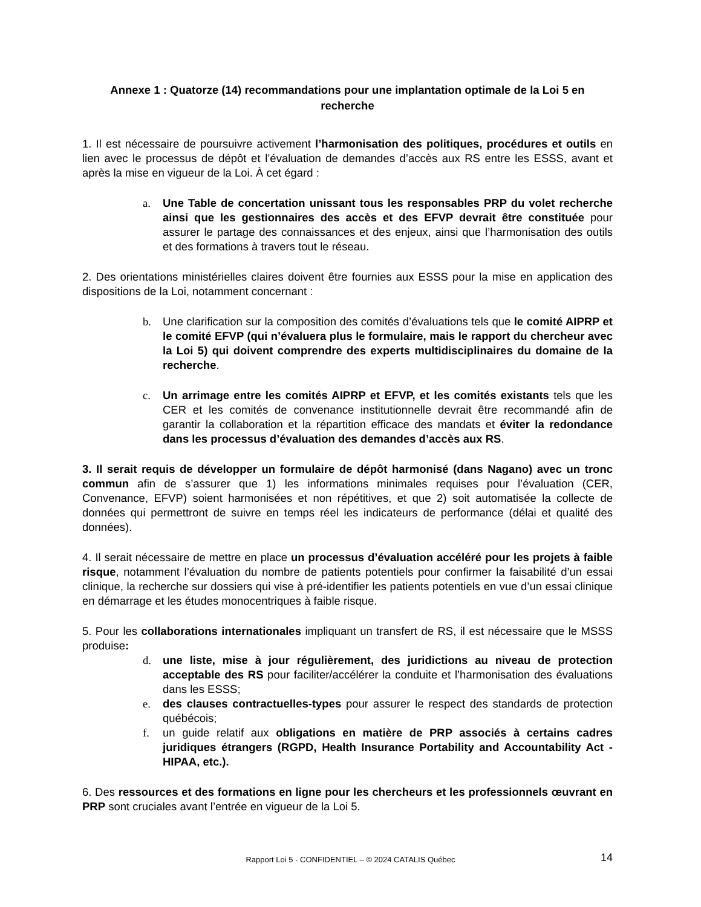Annexe 1 : Quatorze (14) recommandations pour une implantation optimale de la Loi 5 en recherche
1. Il est nécessaire de poursuivre activement l’harmonisation des politiques, procédures et outils en lien avec le processus de dépôt et l’évaluation de demandes d’accès aux RS entre les ESSS, avant et après la mise en vigueur de la Loi. À cet égard :
a. Une Table de concertation unissant tous les responsables PRP du volet recherche ainsi que les gestionnaires des accès et des EFVP devrait être constituée pour assurer le partage des connaissances et des enjeux, ainsi que l’harmonisation des outils et des formations à travers tout le réseau.
2. Des orientations ministérielles claires doivent être fournies aux ESSS pour la mise en application des dispositions de la Loi, notamment concernant :
b. Une clarification sur la composition des comités d’évaluations tels que le comité AIPRP et le comité EFVP (qui n’évaluera plus le formulaire, mais le rapport du chercheur avec la Loi 5) qui doivent comprendre des experts multidisciplinaires du domaine de la recherche.
c. Un arrimage entre les comités AIPRP et EFVP, et les comités existants tels que les CER et les comités de convenance institutionnelle devrait être recommandé afin de garantir la collaboration et la répartition efficace des mandats et éviter la redondance dans les processus d’évaluation des demandes d’accès aux RS.
3. Il serait requis de développer un formulaire de dépôt harmonisé (dans Nagano) avec un tronc commun afin de s’assurer que 1) les informations minimales requises pour l’évaluation (CER, Convenance, EFVP) soient harmonisées et non répétitives, et que 2) soit automatisée la collecte de données qui permettront de suivre en temps réel les indicateurs de performance (délai et qualité des données).
4. Il serait nécessaire de mettre en place un processus d’évaluation accéléré pour les projets à faible risque, notamment l’évaluation du nombre de patients potentiels pour confirmer la faisabilité d’un essai clinique, la recherche sur dossiers qui vise à pré-identifier les patients potentiels en vue d’un essai clinique en démarrage et les études monocentriques à faible risque.
5. Pour les collaborations internationales impliquant un transfert de RS, il est nécessaire que le MSSS produise:
d. une liste, mise à jour régulièrement, des juridictions au niveau de protection acceptable des RS pour faciliter/accélérer la conduite et l’harmonisation des évaluations dans les ESSS;
e. des clauses contractuelles-types pour assurer le respect des standards de protection québécois;
f. un guide relatif aux obligations en matière de PRP associés à certains cadres juridiques étrangers (RGPD, Health Insurance Portability and Accountability Act - HIPAA, etc.).
6. Des ressources et des formations en ligne pour les chercheurs et les professionnels œuvrant en PRP sont cruciales avant l’entrée en vigueur de la Loi 5.
Rapport Loi 5 - CONFIDENTIEL – © 2024 CATALIS Québec
14